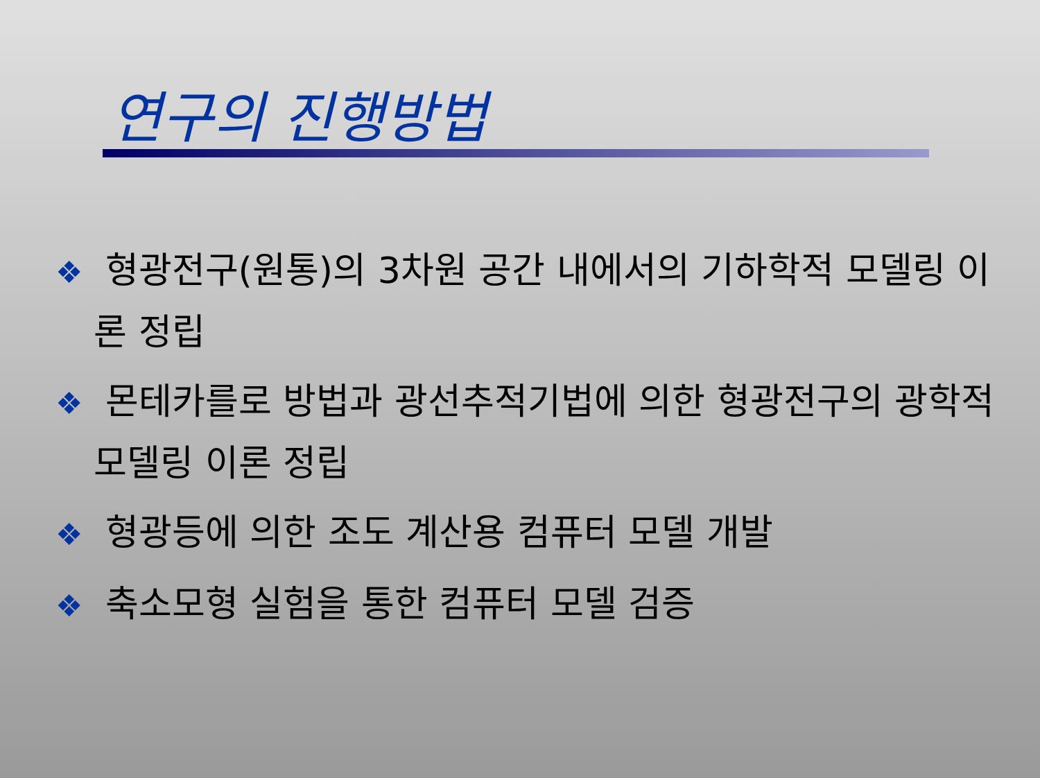연구의 진행방법
❖ 형광전구(원통)의 3차원 공간 내에서의 기하학적 모델링 이론 정립
❖ 몬테카를로 방법과 광선추적기법에 의한 형광전구의 광학적 모델링 이론 정립
❖ 형광등에 의한 조도 계산용 컴퓨터 모델 개발
❖ 축소모형 실험을 통한 컴퓨터 모델 검증